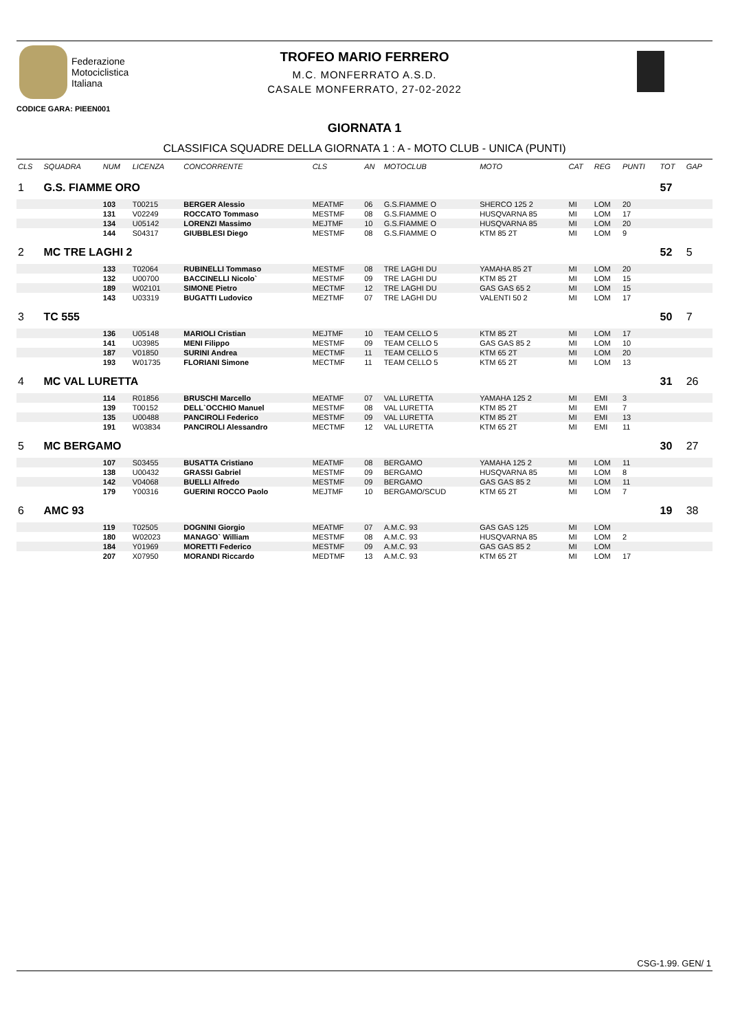Federazione
Motociclistica
Italiana
TROFEO MARIO FERRERO
M.C. MONFERRATO A.S.D.
CASALE MONFERRATO, 27-02-2022
CODICE GARA: PIEEN001
GIORNATA 1
CLASSIFICA SQUADRE DELLA GIORNATA 1 : A - MOTO CLUB - UNICA (PUNTI)
| CLS | SQUADRA | NUM | LICENZA | CONCORRENTE | CLS | AN | MOTOCLUB | MOTO | CAT | REG | PUNTI | TOT | GAP |
| --- | --- | --- | --- | --- | --- | --- | --- | --- | --- | --- | --- | --- | --- |
| 1 | G.S. FIAMME ORO | | | | | | | | | | | 57 | |
| | | 103 | T00215 | BERGER Alessio | MEATMF | 06 | G.S.FIAMME O | SHERCO 125 2 | MI | LOM | 20 | | |
| | | 131 | V02249 | ROCCATO Tommaso | MESTMF | 08 | G.S.FIAMME O | HUSQVARNA 85 | MI | LOM | 17 | | |
| | | 134 | U05142 | LORENZI Massimo | MEJTMF | 10 | G.S.FIAMME O | HUSQVARNA 85 | MI | LOM | 20 | | |
| | | 144 | S04317 | GIUBBLESI Diego | MESTMF | 08 | G.S.FIAMME O | KTM 85 2T | MI | LOM | 9 | | |
| 2 | MC TRE LAGHI 2 | | | | | | | | | | | 52 | 5 |
| | | 133 | T02064 | RUBINELLI Tommaso | MESTMF | 08 | TRE LAGHI DU | YAMAHA 85 2T | MI | LOM | 20 | | |
| | | 132 | U00700 | BACCINELLI Nicolo` | MESTMF | 09 | TRE LAGHI DU | KTM 85 2T | MI | LOM | 15 | | |
| | | 189 | W02101 | SIMONE Pietro | MECTMF | 12 | TRE LAGHI DU | GAS GAS 65 2 | MI | LOM | 15 | | |
| | | 143 | U03319 | BUGATTI Ludovico | MEZTMF | 07 | TRE LAGHI DU | VALENTI 50 2 | MI | LOM | 17 | | |
| 3 | TC 555 | | | | | | | | | | | 50 | 7 |
| | | 136 | U05148 | MARIOLI Cristian | MEJTMF | 10 | TEAM CELLO 5 | KTM 85 2T | MI | LOM | 17 | | |
| | | 141 | U03985 | MENI Filippo | MESTMF | 09 | TEAM CELLO 5 | GAS GAS 85 2 | MI | LOM | 10 | | |
| | | 187 | V01850 | SURINI Andrea | MECTMF | 11 | TEAM CELLO 5 | KTM 65 2T | MI | LOM | 20 | | |
| | | 193 | W01735 | FLORIANI Simone | MECTMF | 11 | TEAM CELLO 5 | KTM 65 2T | MI | LOM | 13 | | |
| 4 | MC VAL LURETTA | | | | | | | | | | | 31 | 26 |
| | | 114 | R01856 | BRUSCHI Marcello | MEATMF | 07 | VAL LURETTA | YAMAHA 125 2 | MI | EMI | 3 | | |
| | | 139 | T00152 | DELL`OCCHIO Manuel | MESTMF | 08 | VAL LURETTA | KTM 85 2T | MI | EMI | 7 | | |
| | | 135 | U00488 | PANCIROLI Federico | MESTMF | 09 | VAL LURETTA | KTM 85 2T | MI | EMI | 13 | | |
| | | 191 | W03834 | PANCIROLI Alessandro | MECTMF | 12 | VAL LURETTA | KTM 65 2T | MI | EMI | 11 | | |
| 5 | MC BERGAMO | | | | | | | | | | | 30 | 27 |
| | | 107 | S03455 | BUSATTA Cristiano | MEATMF | 08 | BERGAMO | YAMAHA 125 2 | MI | LOM | 11 | | |
| | | 138 | U00432 | GRASSI Gabriel | MESTMF | 09 | BERGAMO | HUSQVARNA 85 | MI | LOM | 8 | | |
| | | 142 | V04068 | BUELLI Alfredo | MESTMF | 09 | BERGAMO | GAS GAS 85 2 | MI | LOM | 11 | | |
| | | 179 | Y00316 | GUERINI ROCCO Paolo | MEJTMF | 10 | BERGAMO/SCUD | KTM 65 2T | MI | LOM | 7 | | |
| 6 | AMC 93 | | | | | | | | | | | 19 | 38 |
| | | 119 | T02505 | DOGNINI Giorgio | MEATMF | 07 | A.M.C. 93 | GAS GAS 125 | MI | LOM | | | |
| | | 180 | W02023 | MANAGO` William | MESTMF | 08 | A.M.C. 93 | HUSQVARNA 85 | MI | LOM | 2 | | |
| | | 184 | Y01969 | MORETTI Federico | MESTMF | 09 | A.M.C. 93 | GAS GAS 85 2 | MI | LOM | | | |
| | | 207 | X07950 | MORANDI Riccardo | MEDTMF | 13 | A.M.C. 93 | KTM 65 2T | MI | LOM | 17 | | |
CSG-1.99. GEN/ 1